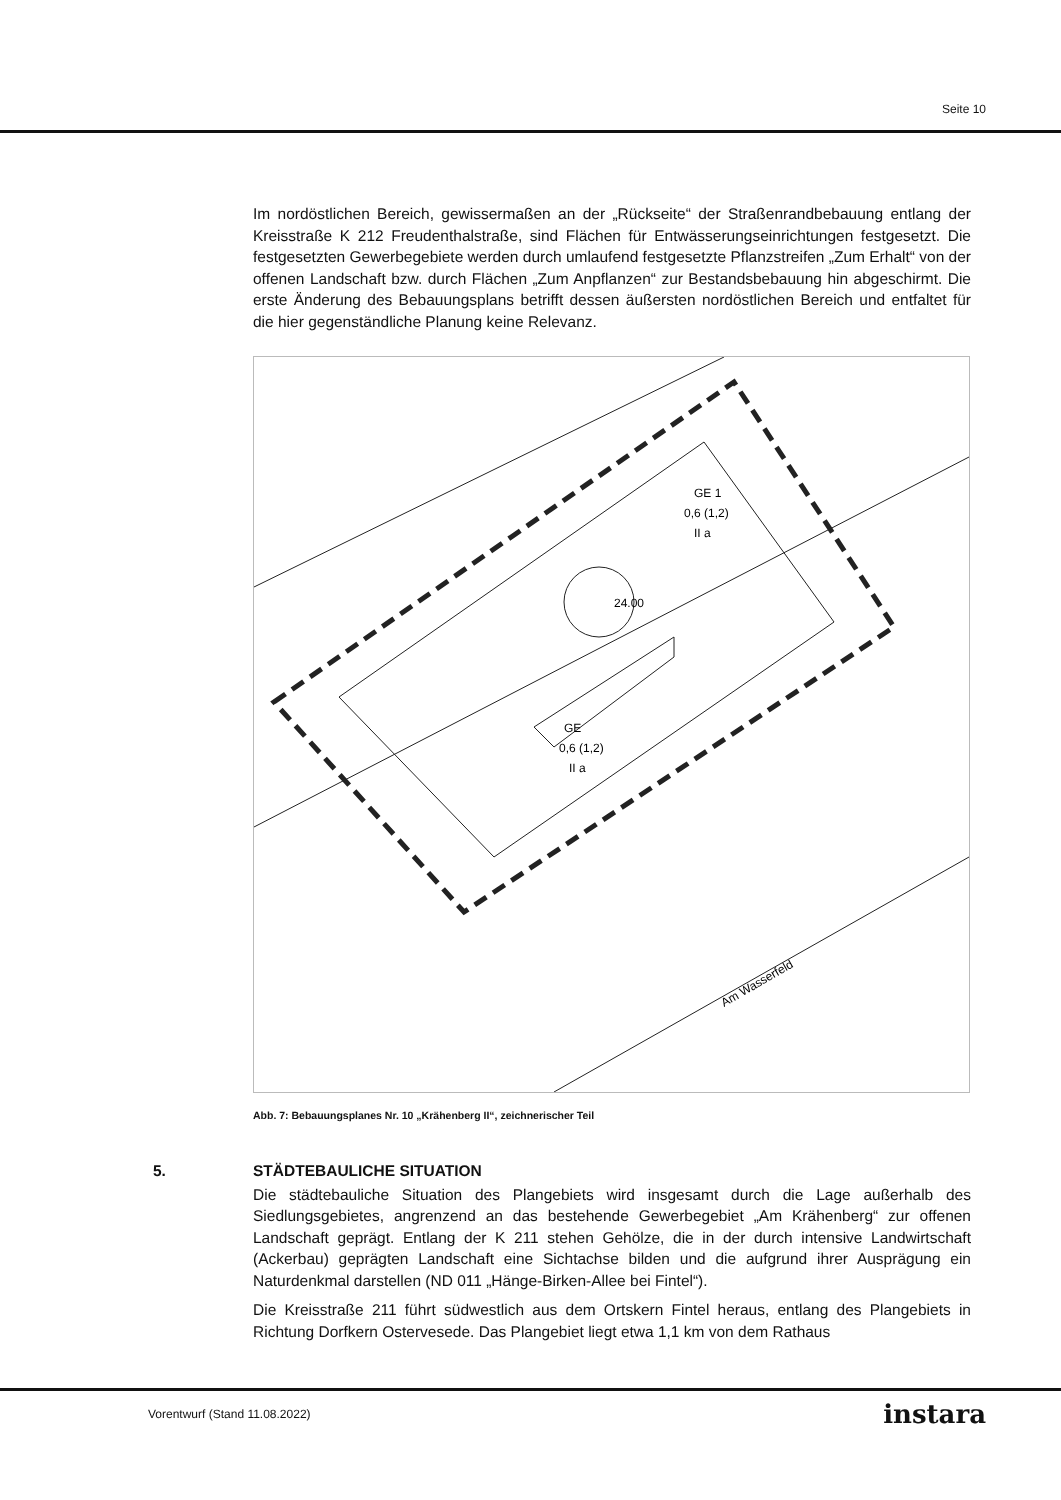Seite 10
Im nordöstlichen Bereich, gewissermaßen an der „Rückseite“ der Straßenrandbebauung entlang der Kreisstraße K 212 Freudenthalstraße, sind Flächen für Entwässerungseinrichtungen festgesetzt. Die festgesetzten Gewerbegebiete werden durch umlaufend festgesetzte Pflanzstreifen „Zum Erhalt“ von der offenen Landschaft bzw. durch Flächen „Zum Anpflanzen“ zur Bestandsbebauung hin abgeschirmt. Die erste Änderung des Bebauungsplans betrifft dessen äußersten nordöstlichen Bereich und entfaltet für die hier gegenständliche Planung keine Relevanz.
GE 1
0,6 (1,2)
II a
GE
0,6 (1,2)
II a
24.00
Am Wasserfeld
Abb. 7: Bebauungsplanes Nr. 10 „Krähenberg II“, zeichnerischer Teil
5. STÄDTEBAULICHE SITUATION
Die städtebauliche Situation des Plangebiets wird insgesamt durch die Lage außerhalb des Siedlungsgebietes, angrenzend an das bestehende Gewerbegebiet „Am Krähenberg“ zur offenen Landschaft geprägt. Entlang der K 211 stehen Gehölze, die in der durch intensive Landwirtschaft (Ackerbau) geprägten Landschaft eine Sichtachse bilden und die aufgrund ihrer Ausprägung ein Naturdenkmal darstellen (ND 011 „Hänge-Birken-Allee bei Fintel“).
Die Kreisstraße 211 führt südwestlich aus dem Ortskern Fintel heraus, entlang des Plangebiets in Richtung Dorfkern Ostervesede. Das Plangebiet liegt etwa 1,1 km von dem Rathaus
Vorentwurf (Stand 11.08.2022) instara